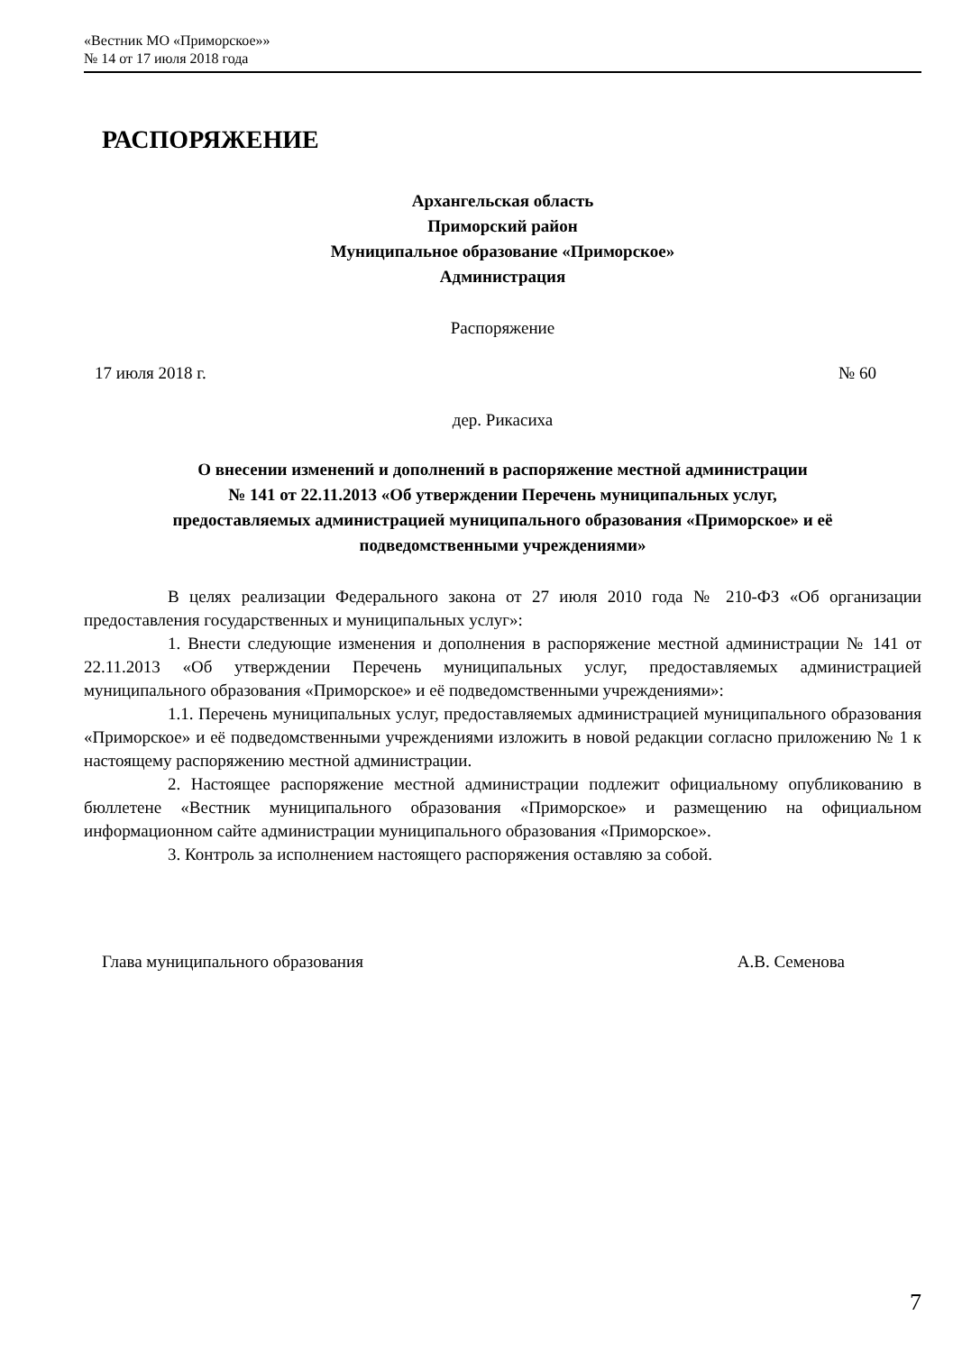«Вестник МО «Приморское»»
№ 14 от 17 июля 2018 года
РАСПОРЯЖЕНИЕ
Архангельская область
Приморский район
Муниципальное образование «Приморское»
Администрация
Распоряжение
17 июля 2018 г. № 60
дер. Рикасиха
О внесении изменений и дополнений в распоряжение местной администрации
№ 141 от 22.11.2013 «Об утверждении Перечень муниципальных услуг,
предоставляемых администрацией муниципального образования «Приморское» и её
подведомственными учреждениями»
В целях реализации Федерального закона от 27 июля 2010 года № 210-ФЗ «Об организации предоставления государственных и муниципальных услуг»:
1. Внести следующие изменения и дополнения в распоряжение местной администрации № 141 от 22.11.2013 «Об утверждении Перечень муниципальных услуг, предоставляемых администрацией муниципального образования «Приморское» и её подведомственными учреждениями»:
1.1. Перечень муниципальных услуг, предоставляемых администрацией муниципального образования «Приморское» и её подведомственными учреждениями изложить в новой редакции согласно приложению № 1 к настоящему распоряжению местной администрации.
2. Настоящее распоряжение местной администрации подлежит официальному опубликованию в бюллетене «Вестник муниципального образования «Приморское» и размещению на официальном информационном сайте администрации муниципального образования «Приморское».
3. Контроль за исполнением настоящего распоряжения оставляю за собой.
Глава муниципального образования А.В. Семенова
7